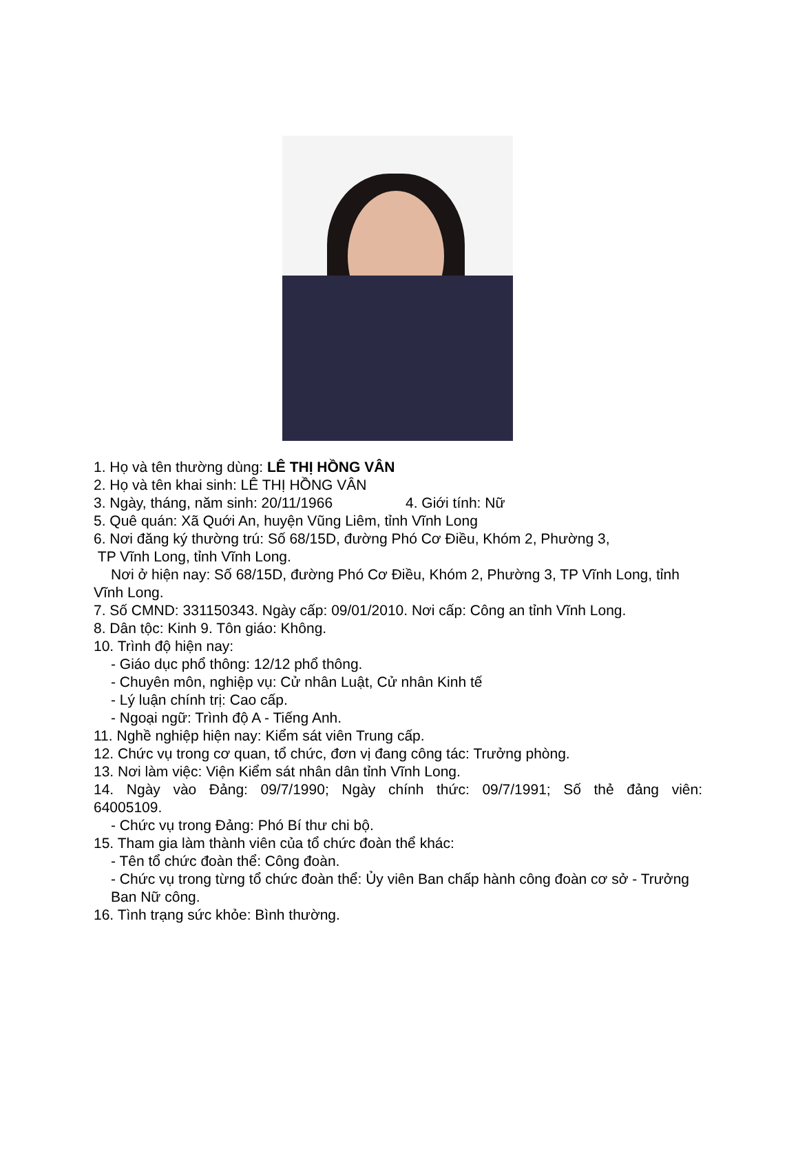1. Họ và tên thường dùng: LÊ THỊ HỒNG VÂN
2. Họ và tên khai sinh: LÊ THỊ HỒNG VÂN
3. Ngày, tháng, năm sinh: 20/11/1966 4. Giới tính: Nữ
5. Quê quán: Xã Quới An, huyện Vũng Liêm, tỉnh Vĩnh Long
6. Nơi đăng ký thường trú: Số 68/15D, đường Phó Cơ Điều, Khóm 2, Phường 3,
TP Vĩnh Long, tỉnh Vĩnh Long.
Nơi ở hiện nay: Số 68/15D, đường Phó Cơ Điều, Khóm 2, Phường 3, TP Vĩnh Long, tỉnh Vĩnh Long.
7. Số CMND: 331150343. Ngày cấp: 09/01/2010. Nơi cấp: Công an tỉnh Vĩnh Long.
8. Dân tộc: Kinh 9. Tôn giáo: Không.
10. Trình độ hiện nay:
- Giáo dục phổ thông: 12/12 phổ thông.
- Chuyên môn, nghiệp vụ: Cử nhân Luật, Cử nhân Kinh tế
- Lý luận chính trị: Cao cấp.
- Ngoại ngữ: Trình độ A - Tiếng Anh.
11. Nghề nghiệp hiện nay: Kiểm sát viên Trung cấp.
12. Chức vụ trong cơ quan, tổ chức, đơn vị đang công tác: Trưởng phòng.
13. Nơi làm việc: Viện Kiểm sát nhân dân tỉnh Vĩnh Long.
14. Ngày vào Đảng: 09/7/1990; Ngày chính thức: 09/7/1991; Số thẻ đảng viên:
64005109.
- Chức vụ trong Đảng: Phó Bí thư chi bộ.
15. Tham gia làm thành viên của tổ chức đoàn thể khác:
- Tên tổ chức đoàn thể: Công đoàn.
- Chức vụ trong từng tổ chức đoàn thể: Ủy viên Ban chấp hành công đoàn cơ sở - Trưởng Ban Nữ công.
16. Tình trạng sức khỏe: Bình thường.